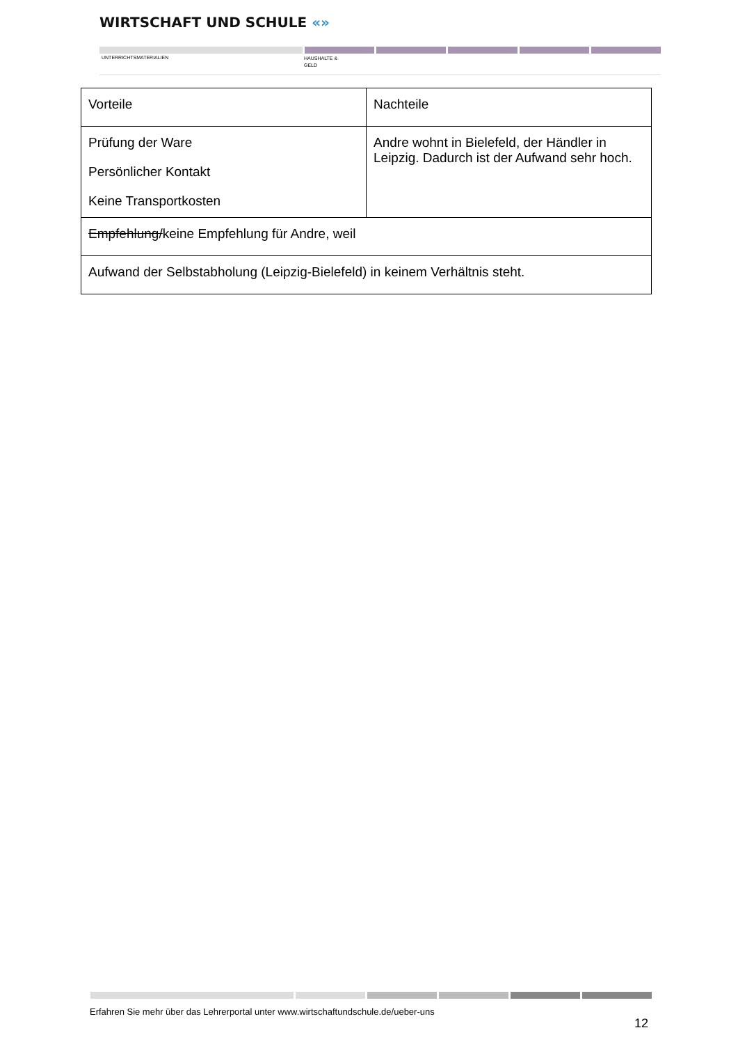WIRTSCHAFT UND SCHULE «»
UNTERRICHTSMATERIALIEN
HAUSHALTE &
GELD
| Vorteile | Nachteile |
| --- | --- |
| Prüfung der Ware Persönlicher Kontakt Keine Transportkosten | Andre wohnt in Bielefeld, der Händler in Leipzig. Dadurch ist der Aufwand sehr hoch. |
| Empfehlung/ keine Empfehlung für Andre, weil | |
| Aufwand der Selbstabholung (Leipzig-Bielefeld) in keinem Verhältnis steht. | |
Erfahren Sie mehr über das Lehrerportal unter www.wirtschaftundschule.de/ueber-uns
12